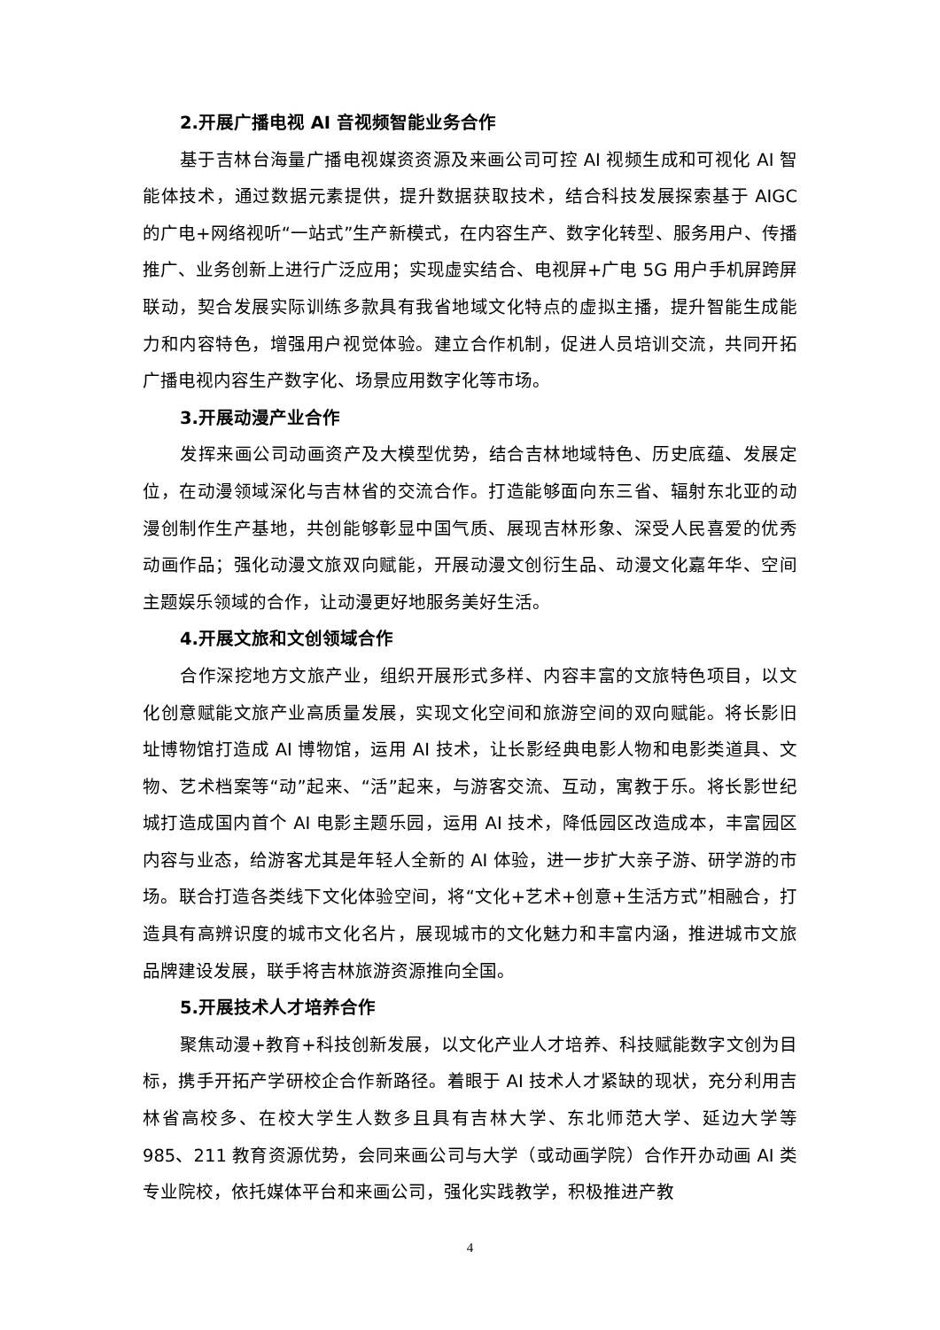2.开展广播电视 AI 音视频智能业务合作
基于吉林台海量广播电视媒资资源及来画公司可控 AI 视频生成和可视化 AI 智能体技术，通过数据元素提供，提升数据获取技术，结合科技发展探索基于 AIGC 的广电+网络视听“一站式”生产新模式，在内容生产、数字化转型、服务用户、传播推广、业务创新上进行广泛应用；实现虚实结合、电视屏+广电 5G 用户手机屏跨屏联动，契合发展实际训练多款具有我省地域文化特点的虚拟主播，提升智能生成能力和内容特色，增强用户视觉体验。建立合作机制，促进人员培训交流，共同开拓广播电视内容生产数字化、场景应用数字化等市场。
3.开展动漫产业合作
发挥来画公司动画资产及大模型优势，结合吉林地域特色、历史底蕴、发展定位，在动漫领域深化与吉林省的交流合作。打造能够面向东三省、辐射东北亚的动漫创制作生产基地，共创能够彰显中国气质、展现吉林形象、深受人民喜爱的优秀动画作品；强化动漫文旅双向赋能，开展动漫文创衍生品、动漫文化嘉年华、空间主题娱乐领域的合作，让动漫更好地服务美好生活。
4.开展文旅和文创领域合作
合作深挖地方文旅产业，组织开展形式多样、内容丰富的文旅特色项目，以文化创意赋能文旅产业高质量发展，实现文化空间和旅游空间的双向赋能。将长影旧址博物馆打造成 AI 博物馆，运用 AI 技术，让长影经典电影人物和电影类道具、文物、艺术档案等“动”起来、“活”起来，与游客交流、互动，寓教于乐。将长影世纪城打造成国内首个 AI 电影主题乐园，运用 AI 技术，降低园区改造成本，丰富园区内容与业态，给游客尤其是年轻人全新的 AI 体验，进一步扩大亲子游、研学游的市场。联合打造各类线下文化体验空间，将“文化+艺术+创意+生活方式”相融合，打造具有高辨识度的城市文化名片，展现城市的文化魅力和丰富内涵，推进城市文旅品牌建设发展，联手将吉林旅游资源推向全国。
5.开展技术人才培养合作
聚焦动漫+教育+科技创新发展，以文化产业人才培养、科技赋能数字文创为目标，携手开拓产学研校企合作新路径。着眼于 AI 技术人才紧缺的现状，充分利用吉林省高校多、在校大学生人数多且具有吉林大学、东北师范大学、延边大学等 985、211 教育资源优势，会同来画公司与大学（或动画学院）合作开办动画 AI 类专业院校，依托媒体平台和来画公司，强化实践教学，积极推进产教
4